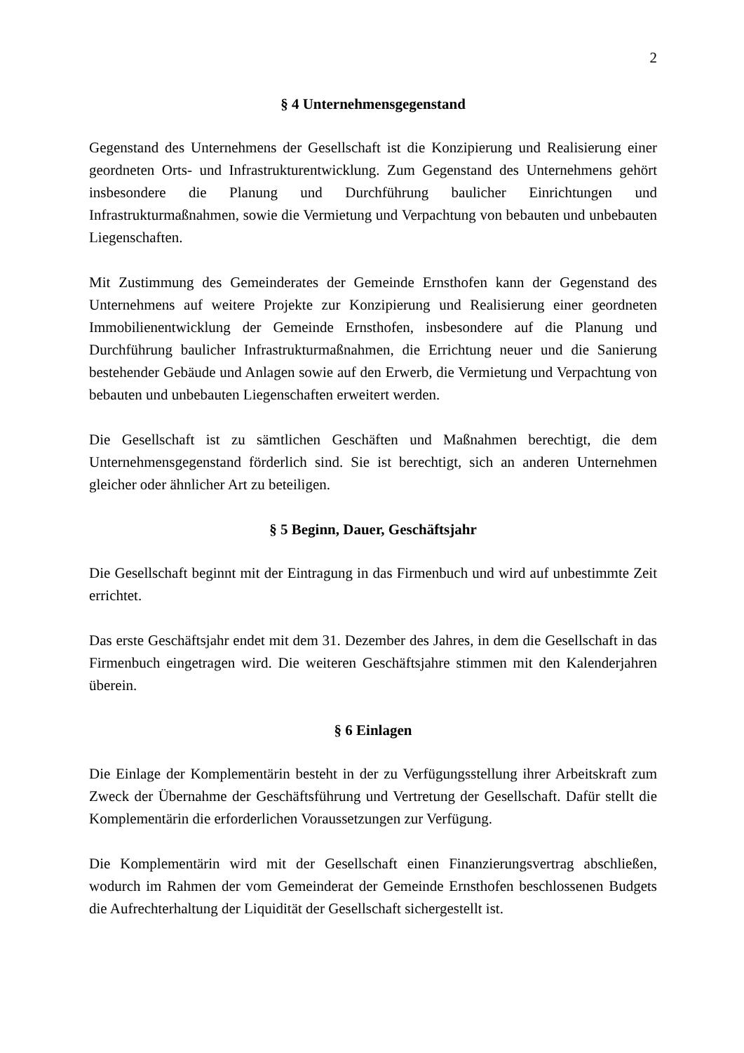2
§ 4 Unternehmensgegenstand
Gegenstand des Unternehmens der Gesellschaft ist die Konzipierung und Realisierung einer geordneten Orts- und Infrastrukturentwicklung. Zum Gegenstand des Unternehmens gehört insbesondere die Planung und Durchführung baulicher Einrichtungen und Infrastrukturmaßnahmen, sowie die Vermietung und Verpachtung von bebauten und unbebauten Liegenschaften.
Mit Zustimmung des Gemeinderates der Gemeinde Ernsthofen kann der Gegenstand des Unternehmens auf weitere Projekte zur Konzipierung und Realisierung einer geordneten Immobilienentwicklung der Gemeinde Ernsthofen, insbesondere auf die Planung und Durchführung baulicher Infrastrukturmaßnahmen, die Errichtung neuer und die Sanierung bestehender Gebäude und Anlagen sowie auf den Erwerb, die Vermietung und Verpachtung von bebauten und unbebauten Liegenschaften erweitert werden.
Die Gesellschaft ist zu sämtlichen Geschäften und Maßnahmen berechtigt, die dem Unternehmensgegenstand förderlich sind. Sie ist berechtigt, sich an anderen Unternehmen gleicher oder ähnlicher Art zu beteiligen.
§ 5 Beginn, Dauer, Geschäftsjahr
Die Gesellschaft beginnt mit der Eintragung in das Firmenbuch und wird auf unbestimmte Zeit errichtet.
Das erste Geschäftsjahr endet mit dem 31. Dezember des Jahres, in dem die Gesellschaft in das Firmenbuch eingetragen wird. Die weiteren Geschäftsjahre stimmen mit den Kalenderjahren überein.
§ 6 Einlagen
Die Einlage der Komplementärin besteht in der zu Verfügungsstellung ihrer Arbeitskraft zum Zweck der Übernahme der Geschäftsführung und Vertretung der Gesellschaft. Dafür stellt die Komplementärin die erforderlichen Voraussetzungen zur Verfügung.
Die Komplementärin wird mit der Gesellschaft einen Finanzierungsvertrag abschließen, wodurch im Rahmen der vom Gemeinderat der Gemeinde Ernsthofen beschlossenen Budgets die Aufrechterhaltung der Liquidität der Gesellschaft sichergestellt ist.